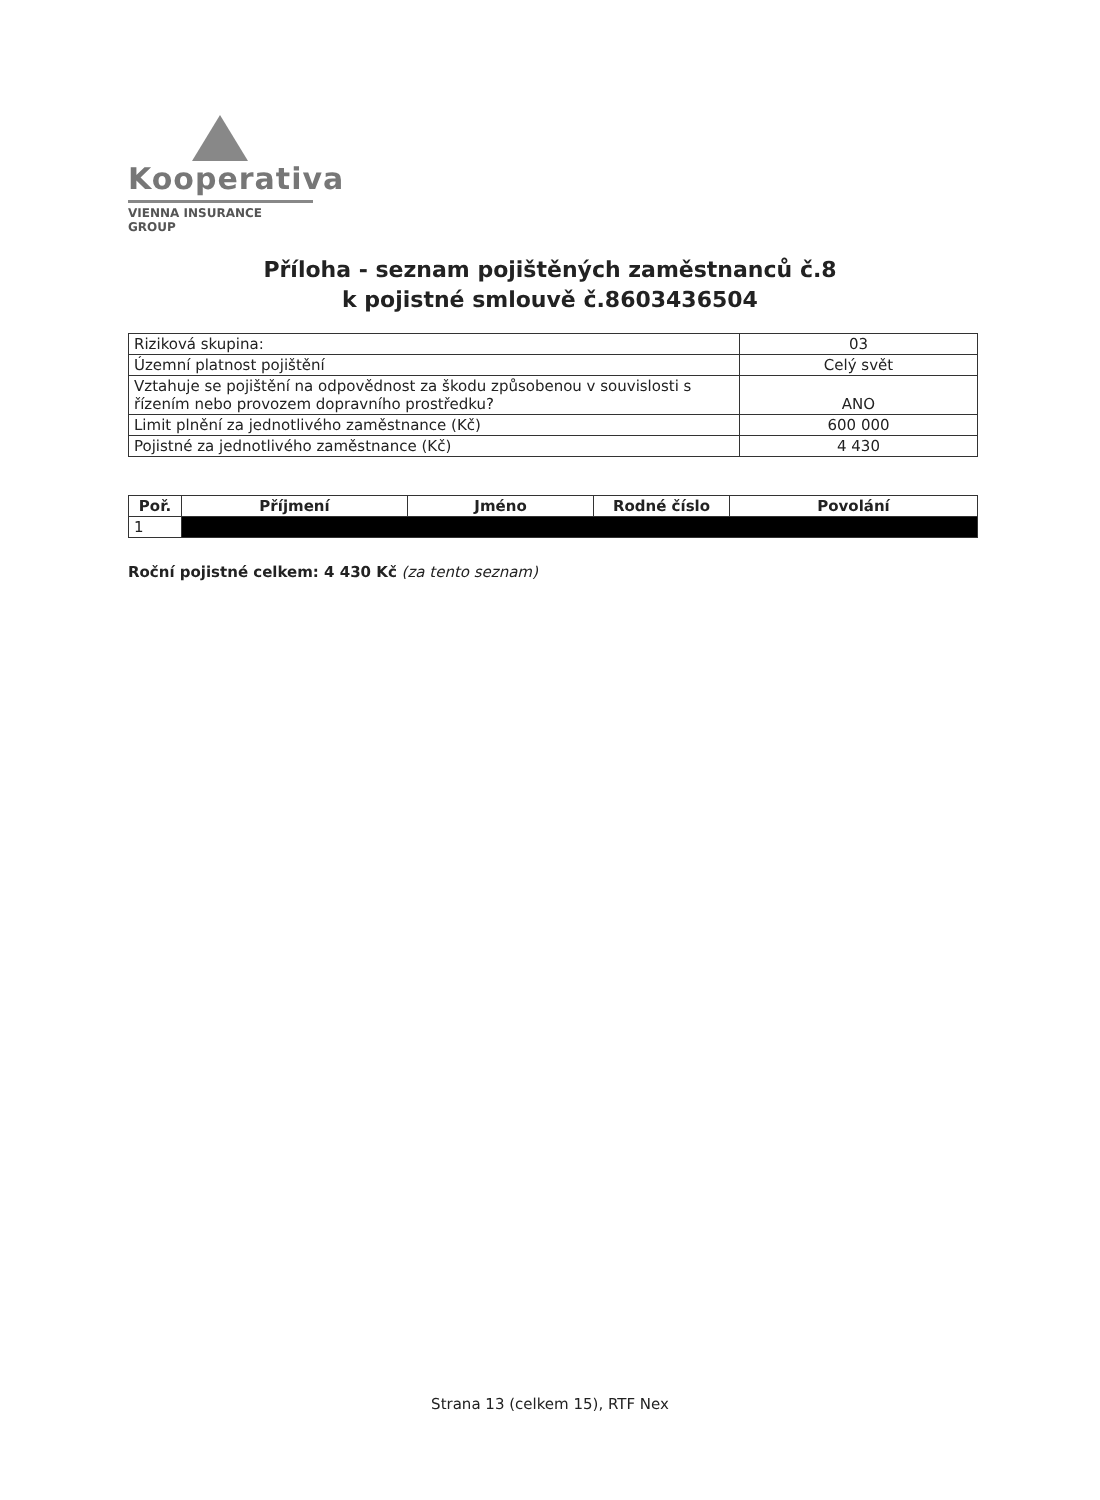Kooperativa
VIENNA INSURANCE GROUP
Příloha - seznam pojištěných zaměstnanců č.8
k pojistné smlouvě č.8603436504
| Riziková skupina: | 03 |
| Územní platnost pojištění | Celý svět |
| Vztahuje se pojištění na odpovědnost za škodu způsobenou v souvislosti s řízením nebo provozem dopravního prostředku? | ANO |
| Limit plnění za jednotlivého zaměstnance (Kč) | 600 000 |
| Pojistné za jednotlivého zaměstnance (Kč) | 4 430 |
| Poř. | Příjmení | Jméno | Rodné číslo | Povolání |
| --- | --- | --- | --- | --- |
| 1 | | | | |
Roční pojistné celkem: 4 430 Kč (za tento seznam)
Strana 13 (celkem 15), RTF Nex